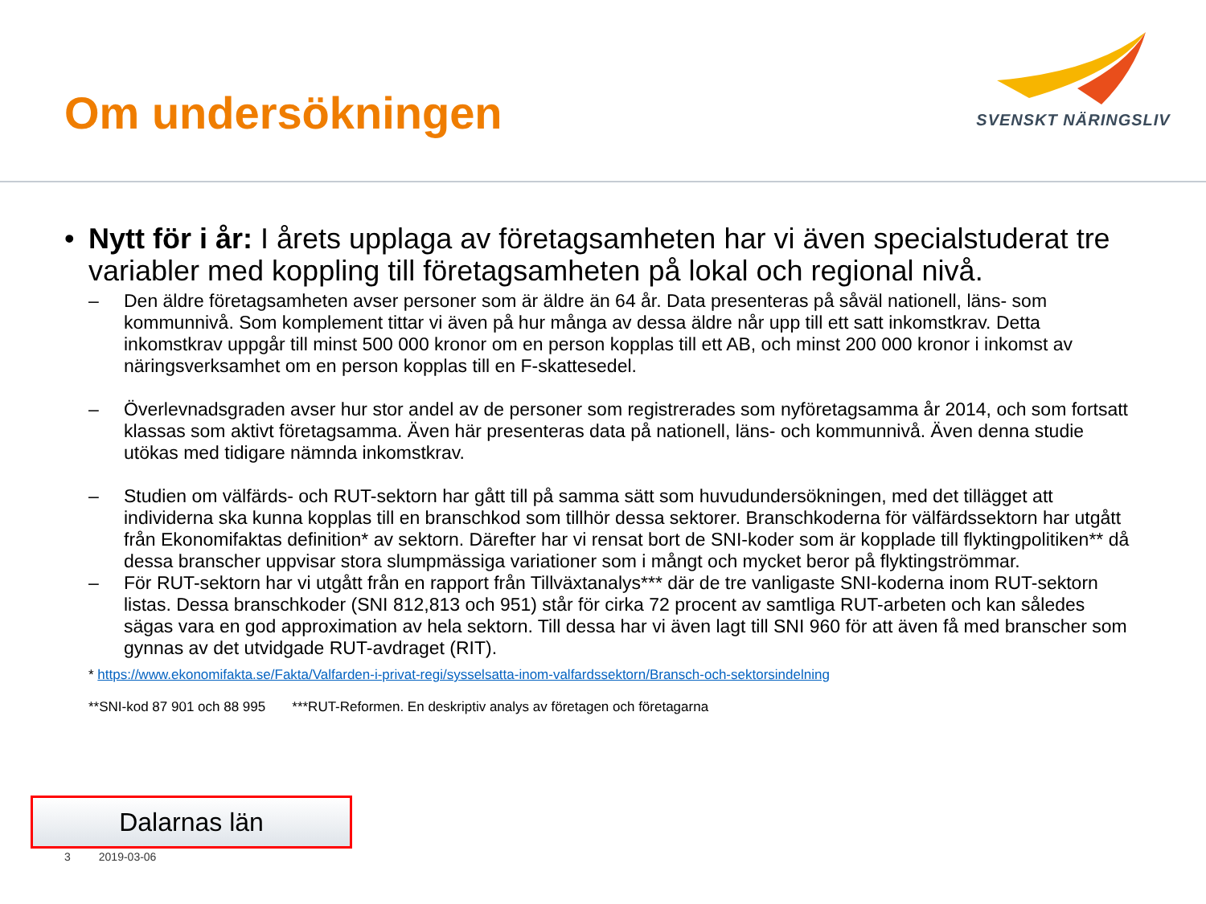Om undersökningen
SVENSKT NÄRINGSLIV
• Nytt för i år: I årets upplaga av företagsamheten har vi även specialstuderat tre variabler med koppling till företagsamheten på lokal och regional nivå.
– Den äldre företagsamheten avser personer som är äldre än 64 år. Data presenteras på såväl nationell, läns- som kommunnivå. Som komplement tittar vi även på hur många av dessa äldre når upp till ett satt inkomstkrav. Detta inkomstkrav uppgår till minst 500 000 kronor om en person kopplas till ett AB, och minst 200 000 kronor i inkomst av näringsverksamhet om en person kopplas till en F-skattesedel.
– Överlevnadsgraden avser hur stor andel av de personer som registrerades som nyföretagsamma år 2014, och som fortsatt klassas som aktivt företagsamma. Även här presenteras data på nationell, läns- och kommunnivå. Även denna studie utökas med tidigare nämnda inkomstkrav.
– Studien om välfärds- och RUT-sektorn har gått till på samma sätt som huvudundersökningen, med det tillägget att individerna ska kunna kopplas till en branschkod som tillhör dessa sektorer. Branschkoderna för välfärdssektorn har utgått från Ekonomifaktas definition* av sektorn. Därefter har vi rensat bort de SNI-koder som är kopplade till flyktingpolitiken** då dessa branscher uppvisar stora slumpmässiga variationer som i mångt och mycket beror på flyktingströmmar.
– För RUT-sektorn har vi utgått från en rapport från Tillväxtanalys*** där de tre vanligaste SNI-koderna inom RUT-sektorn listas. Dessa branschkoder (SNI 812,813 och 951) står för cirka 72 procent av samtliga RUT-arbeten och kan således sägas vara en god approximation av hela sektorn. Till dessa har vi även lagt till SNI 960 för att även få med branscher som gynnas av det utvidgade RUT-avdraget (RIT).
* https://www.ekonomifakta.se/Fakta/Valfarden-i-privat-regi/sysselsatta-inom-valfardssektorn/Bransch-och-sektorsindelning
**SNI-kod 87 901 och 88 995 ***RUT-Reformen. En deskriptiv analys av företagen och företagarna
Dalarnas län
3 2019-03-06